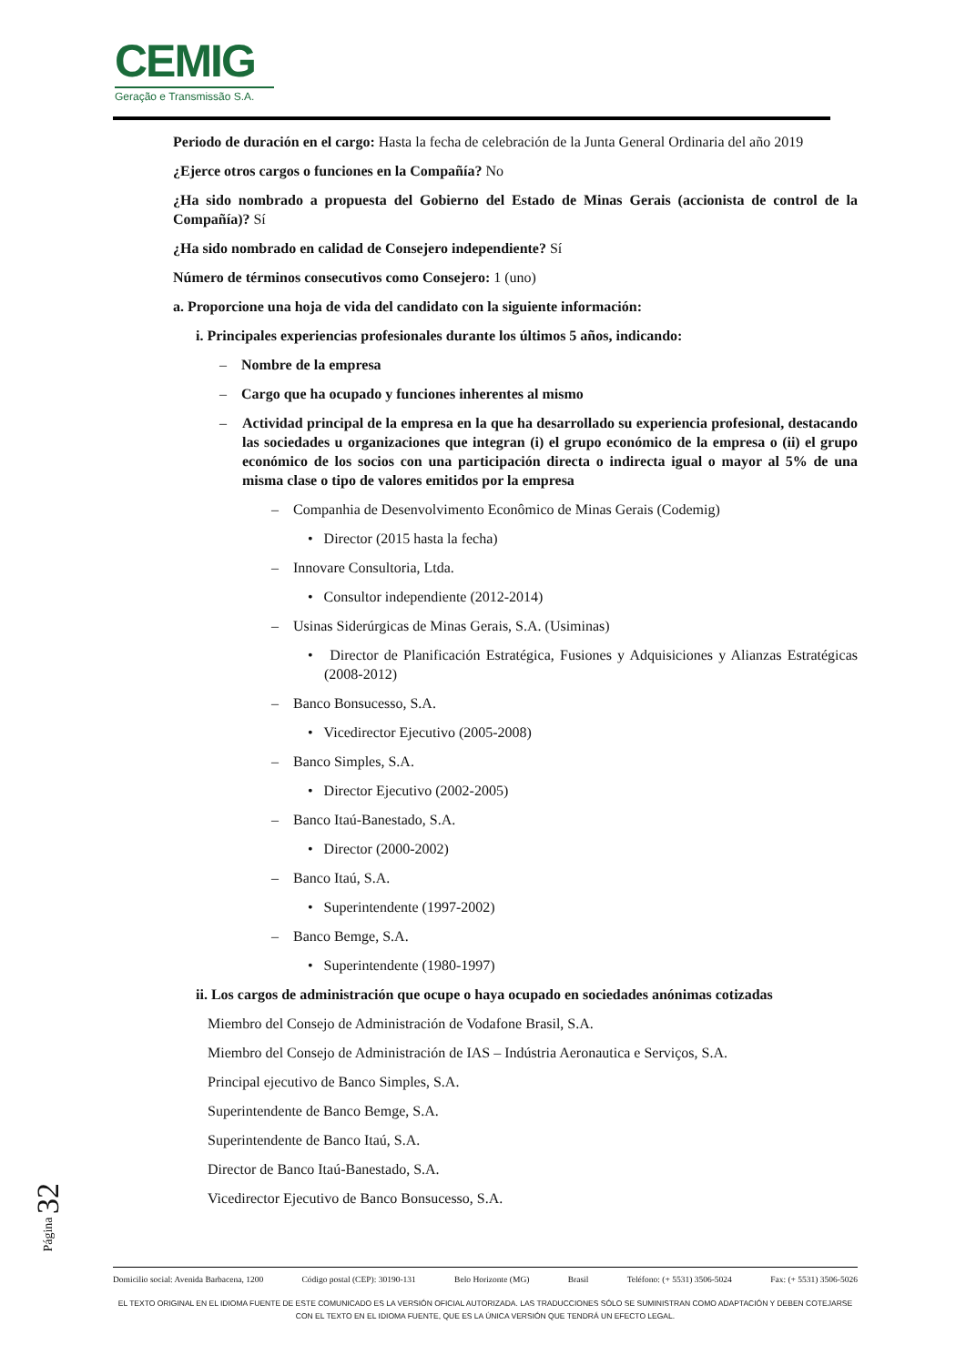CEMIG
Geração e Transmissão S.A.
Periodo de duración en el cargo: Hasta la fecha de celebración de la Junta General Ordinaria del año 2019
¿Ejerce otros cargos o funciones en la Compañía? No
¿Ha sido nombrado a propuesta del Gobierno del Estado de Minas Gerais (accionista de control de la Compañía)? Sí
¿Ha sido nombrado en calidad de Consejero independiente? Sí
Número de términos consecutivos como Consejero: 1 (uno)
a. Proporcione una hoja de vida del candidato con la siguiente información:
i. Principales experiencias profesionales durante los últimos 5 años, indicando:
– Nombre de la empresa
– Cargo que ha ocupado y funciones inherentes al mismo
– Actividad principal de la empresa en la que ha desarrollado su experiencia profesional, destacando las sociedades u organizaciones que integran (i) el grupo económico de la empresa o (ii) el grupo económico de los socios con una participación directa o indirecta igual o mayor al 5% de una misma clase o tipo de valores emitidos por la empresa
– Companhia de Desenvolvimento Econômico de Minas Gerais (Codemig)
• Director (2015 hasta la fecha)
– Innovare Consultoria, Ltda.
• Consultor independiente (2012-2014)
– Usinas Siderúrgicas de Minas Gerais, S.A. (Usiminas)
• Director de Planificación Estratégica, Fusiones y Adquisiciones y Alianzas Estratégicas (2008-2012)
– Banco Bonsucesso, S.A.
• Vicedirector Ejecutivo (2005-2008)
– Banco Simples, S.A.
• Director Ejecutivo (2002-2005)
– Banco Itaú-Banestado, S.A.
• Director (2000-2002)
– Banco Itaú, S.A.
• Superintendente (1997-2002)
– Banco Bemge, S.A.
• Superintendente (1980-1997)
ii. Los cargos de administración que ocupe o haya ocupado en sociedades anónimas cotizadas
Miembro del Consejo de Administración de Vodafone Brasil, S.A.
Miembro del Consejo de Administración de IAS – Indústria Aeronautica e Serviços, S.A.
Principal ejecutivo de Banco Simples, S.A.
Superintendente de Banco Bemge, S.A.
Superintendente de Banco Itaú, S.A.
Director de Banco Itaú-Banestado, S.A.
Vicedirector Ejecutivo de Banco Bonsucesso, S.A.
Página 32
Domicilio social: Avenida Barbacena, 1200 Código postal (CEP): 30190-131 Belo Horizonte (MG) Brasil Teléfono: (+ 5531) 3506-5024 Fax: (+ 5531) 3506-5026
EL TEXTO ORIGINAL EN EL IDIOMA FUENTE DE ESTE COMUNICADO ES LA VERSIÓN OFICIAL AUTORIZADA. LAS TRADUCCIONES SÓLO SE SUMINISTRAN COMO ADAPTACIÓN Y DEBEN COTEJARSE CON EL TEXTO EN EL IDIOMA FUENTE, QUE ES LA ÚNICA VERSIÓN QUE TENDRÁ UN EFECTO LEGAL.